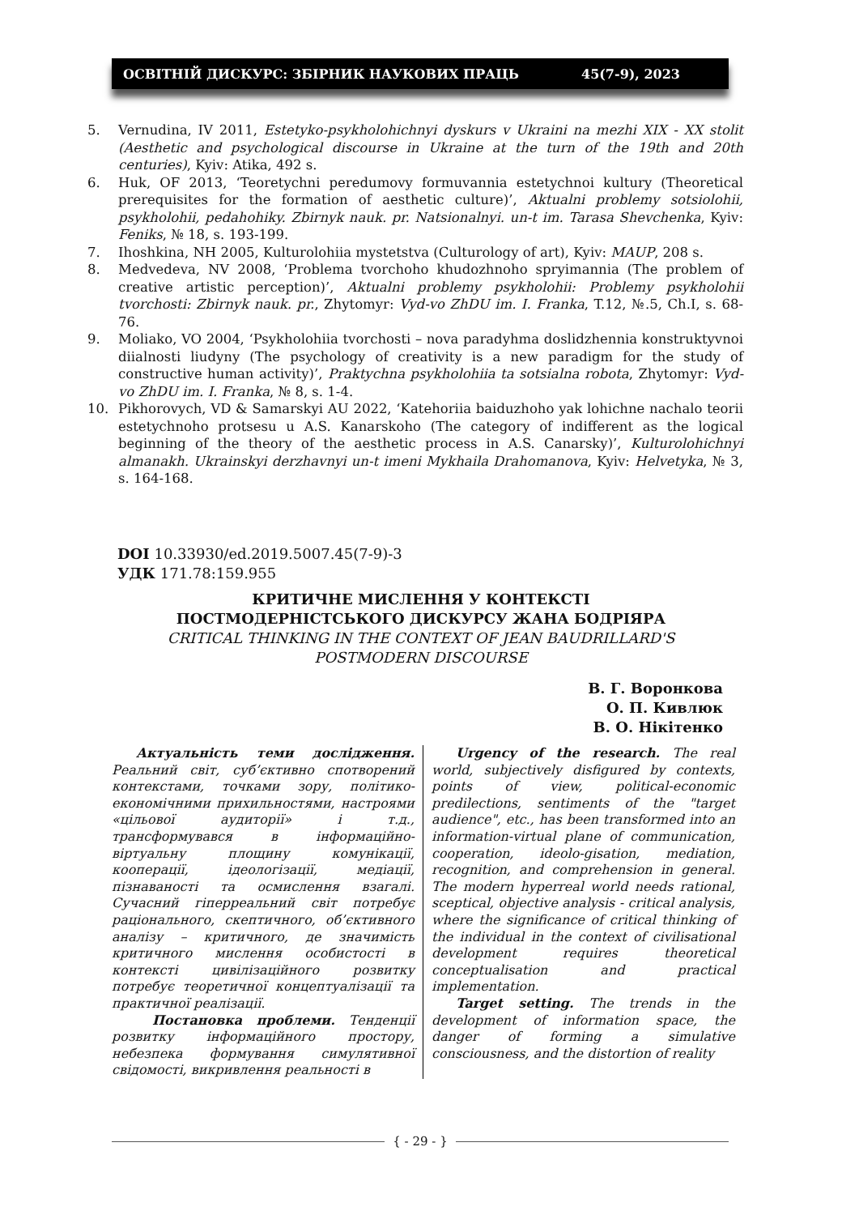ОСВІТНІЙ ДИСКУРС: ЗБІРНИК НАУКОВИХ ПРАЦЬ 45(7-9), 2023
5. Vernudina, IV 2011, Estetyko-psykholohichnyi dyskurs v Ukraini na mezhi XIX - XX stolit (Aesthetic and psychological discourse in Ukraine at the turn of the 19th and 20th centuries), Kyiv: Atika, 492 s.
6. Huk, OF 2013, ‘Teoretychni peredumovy formuvannia estetychnoi kultury (Theoretical prerequisites for the formation of aesthetic culture)’, Aktualni problemy sotsiolohii, psykholohii, pedahohiky. Zbirnyk nauk. pr. Natsionalnyi. un-t im. Tarasa Shevchenka, Kyiv: Feniks, № 18, s. 193-199.
7. Ihoshkina, NH 2005, Kulturolohiia mystetstva (Culturology of art), Kyiv: MAUP, 208 s.
8. Medvedeva, NV 2008, ‘Problema tvorchoho khudozhnoho spryimannia (The problem of creative artistic perception)’, Aktualni problemy psykholohii: Problemy psykholohii tvorchosti: Zbirnyk nauk. pr., Zhytomyr: Vyd-vo ZhDU im. I. Franka, T.12, №.5, Ch.I, s. 68-76.
9. Moliako, VO 2004, ‘Psykholohiia tvorchosti – nova paradyhma doslidzhennia konstruktyvnoi diialnosti liudyny (The psychology of creativity is a new paradigm for the study of constructive human activity)’, Praktychna psykholohiia ta sotsialna robota, Zhytomyr: Vyd-vo ZhDU im. I. Franka, № 8, s. 1-4.
10. Pikhorovych, VD & Samarskyi AU 2022, ‘Katehoriia baiduzhoho yak lohichne nachalo teorii estetychnoho protsesu u A.S. Kanarskoho (The category of indifferent as the logical beginning of the theory of the aesthetic process in A.S. Canarsky)’, Kulturolohichnyi almanakh. Ukrainskyi derzhavnyi un-t imeni Mykhaila Drahomanova, Kyiv: Helvetyka, № 3, s. 164-168.
DOI 10.33930/ed.2019.5007.45(7-9)-3
УДК 171.78:159.955
КРИТИЧНЕ МИСЛЕННЯ У КОНТЕКСТІ
ПОСТМОДЕРНІСТСЬКОГО ДИСКУРСУ ЖАНА БОДРІЯРА
CRITICAL THINKING IN THE CONTEXT OF JEAN BAUDRILLARD'S
POSTMODERN DISCOURSE
В. Г. Воронкова
О. П. Кивлюк
В. О. Нікітенко
Актуальність теми дослідження. Реальний світ, суб’єктивно спотворений контекстами, точками зору, політико-економічними прихильностями, настроями «цільової аудиторії» і т.д., трансформувався в інформаційно-віртуальну площину комунікації, кооперації, ідеологізації, медіації, пізнаваності та осмислення взагалі. Сучасний гіперреальний світ потребує раціонального, скептичного, об’єктивного аналізу – критичного, де значимість критичного мислення особистості в контексті цивілізаційного розвитку потребує теоретичної концептуалізації та практичної реалізації.
Постановка проблеми. Тенденції розвитку інформаційного простору, небезпека формування симулятивної свідомості, викривлення реальності в
Urgency of the research. The real world, subjectively disfigured by contexts, points of view, political-economic predilections, sentiments of the "target audience", etc., has been transformed into an information-virtual plane of communication, cooperation, ideolo-gisation, mediation, recognition, and comprehension in general. The modern hyperreal world needs rational, sceptical, objective analysis - critical analysis, where the significance of critical thinking of the individual in the context of civilisational development requires theoretical conceptualisation and practical implementation.
Target setting. The trends in the development of information space, the danger of forming a simulative consciousness, and the distortion of reality
{ - 29 - }